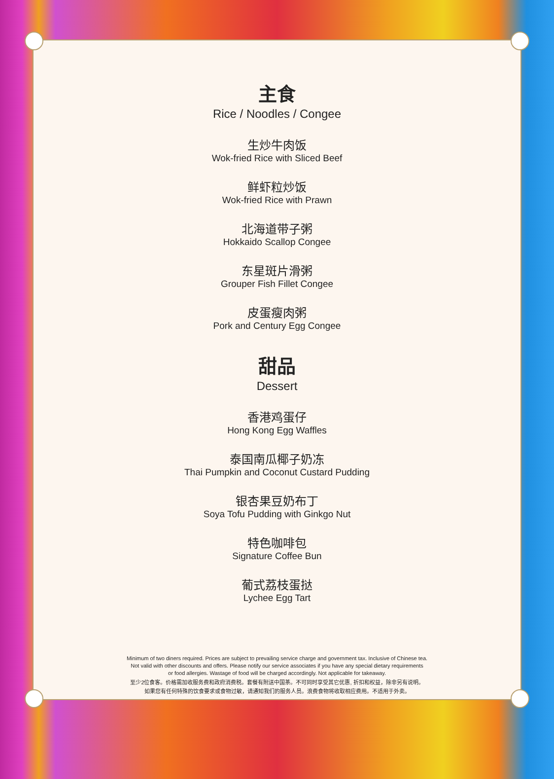主食
Rice / Noodles / Congee
生炒牛肉饭
Wok-fried Rice with Sliced Beef
鲜虾粒炒饭
Wok-fried Rice with Prawn
北海道带子粥
Hokkaido Scallop Congee
东星斑片滑粥
Grouper Fish Fillet Congee
皮蛋瘦肉粥
Pork and Century Egg Congee
甜品
Dessert
香港鸡蛋仔
Hong Kong Egg Waffles
泰国南瓜椰子奶冻
Thai Pumpkin and Coconut Custard Pudding
银杏果豆奶布丁
Soya Tofu Pudding with Ginkgo Nut
特色咖啡包
Signature Coffee Bun
葡式荔枝蛋挞
Lychee Egg Tart
Minimum of two diners required. Prices are subject to prevailing service charge and government tax. Inclusive of Chinese tea.
Not valid with other discounts and offers. Please notify our service associates if you have any special dietary requirements
or food allergies. Wastage of food will be charged accordingly. Not applicable for takeaway.
至少2位食客。价格需加收服务费和政府消费税。套餐有附送中国茶。不可同时享受其它优惠, 折扣和权益，除非另有说明。
如果您有任何特殊的饮食要求或食物过敏，请通知我们的服务人员。浪费食物将收取相应费用。不适用于外卖。